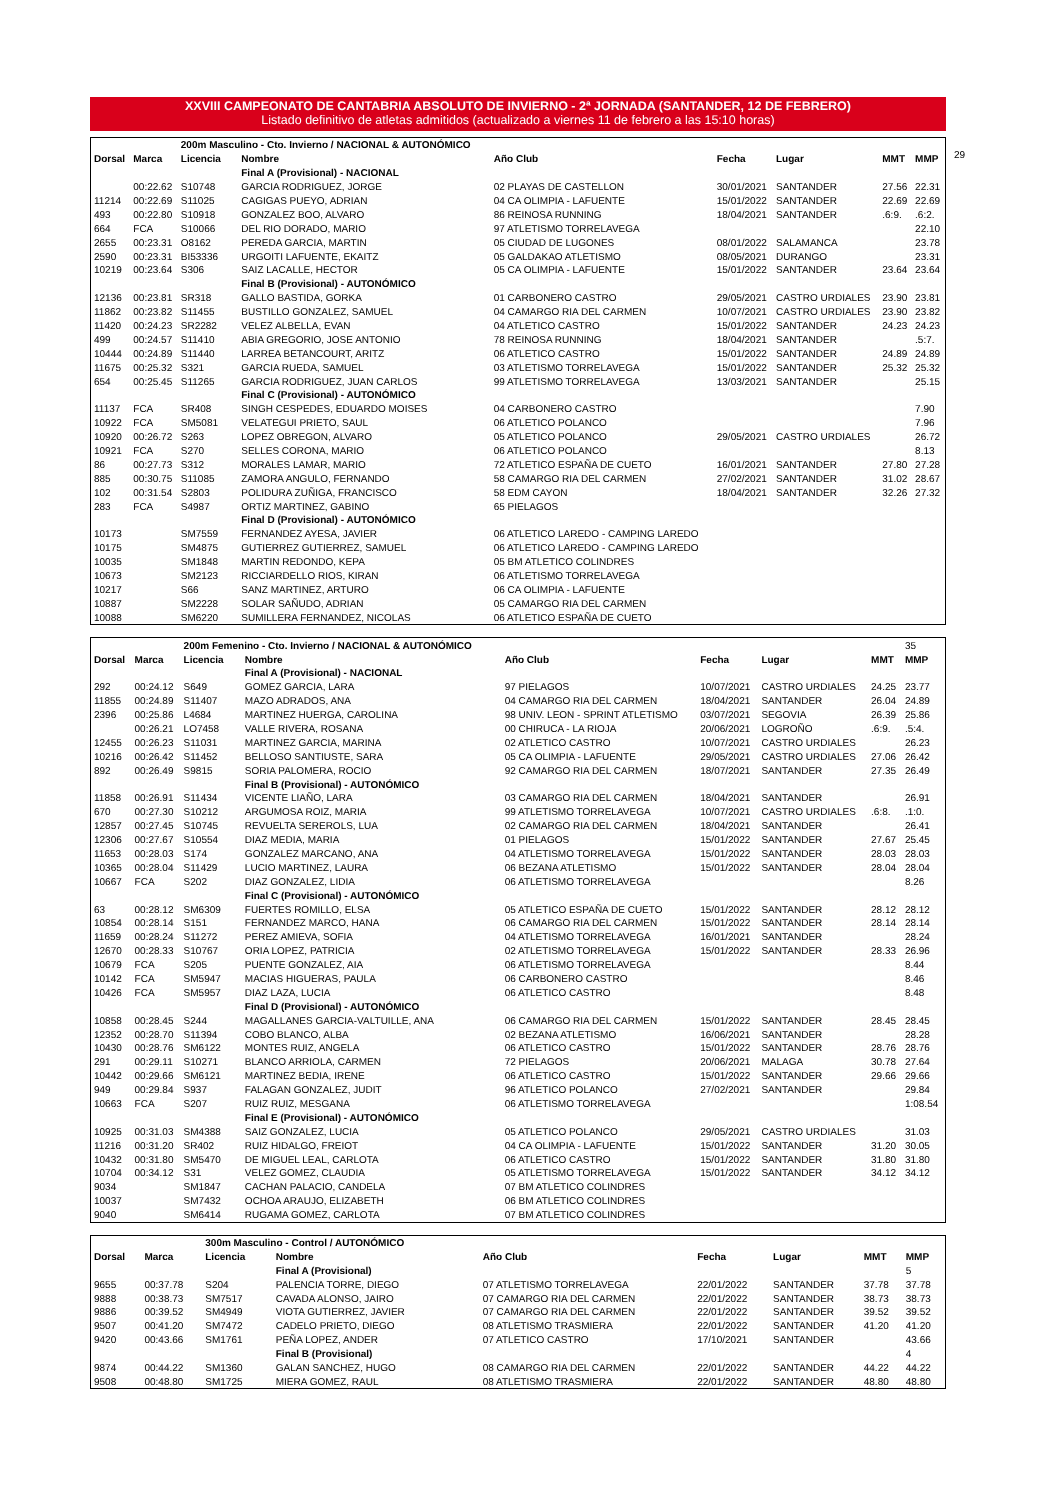XXVIII CAMPEONATO DE CANTABRIA ABSOLUTO DE INVIERNO - 2ª JORNADA (SANTANDER, 12 DE FEBRERO)
Listado definitivo de atletas admitidos (actualizado a viernes 11 de febrero a las 15:10 horas)
| | | 200m Masculino - Cto. Invierno / NACIONAL & AUTONÓMICO | | | | | | |
| Dorsal | Marca | Licencia | Nombre | Año Club | Fecha | Lugar | MMT | MMP |
| | | | Final A (Provisional) - NACIONAL | | | | | |
| | 00:22.62 | S10748 | GARCIA RODRIGUEZ, JORGE | 02 PLAYAS DE CASTELLON | 30/01/2021 | SANTANDER | 27.56 | 22.31 |
| 11214 | 00:22.69 | S11025 | CAGIGAS PUEYO, ADRIAN | 04 CA OLIMPIA - LAFUENTE | 15/01/2022 | SANTANDER | 22.69 | 22.69 |
| 493 | 00:22.80 | S10918 | GONZALEZ BOO, ALVARO | 86 REINOSA RUNNING | 18/04/2021 | SANTANDER | .6:9. | .6:2. |
| 664 | FCA | S10066 | DEL RIO DORADO, MARIO | 97 ATLETISMO TORRELAVEGA | | | | 22.10 |
| 2655 | 00:23.31 | O8162 | PEREDA GARCIA, MARTIN | 05 CIUDAD DE LUGONES | 08/01/2022 | SALAMANCA | | 23.78 |
| 2590 | 00:23.31 | BI53336 | URGOITI LAFUENTE, EKAITZ | 05 GALDAKAO ATLETISMO | 08/05/2021 | DURANGO | | 23.31 |
| 10219 | 00:23.64 | S306 | SAIZ LACALLE, HECTOR | 05 CA OLIMPIA - LAFUENTE | 15/01/2022 | SANTANDER | 23.64 | 23.64 |
| | | | Final B (Provisional) - AUTONÓMICO | | | | | |
| 12136 | 00:23.81 | SR318 | GALLO BASTIDA, GORKA | 01 CARBONERO CASTRO | 29/05/2021 | CASTRO URDIALES | 23.90 | 23.81 |
| 11862 | 00:23.82 | S11455 | BUSTILLO GONZALEZ, SAMUEL | 04 CAMARGO RIA DEL CARMEN | 10/07/2021 | CASTRO URDIALES | 23.90 | 23.82 |
| 11420 | 00:24.23 | SR2282 | VELEZ ALBELLA, EVAN | 04 ATLETICO CASTRO | 15/01/2022 | SANTANDER | 24.23 | 24.23 |
| 499 | 00:24.57 | S11410 | ABIA GREGORIO, JOSE ANTONIO | 78 REINOSA RUNNING | 18/04/2021 | SANTANDER | | .5:7. |
| 10444 | 00:24.89 | S11440 | LARREA BETANCOURT, ARITZ | 06 ATLETICO CASTRO | 15/01/2022 | SANTANDER | 24.89 | 24.89 |
| 11675 | 00:25.32 | S321 | GARCIA RUEDA, SAMUEL | 03 ATLETISMO TORRELAVEGA | 15/01/2022 | SANTANDER | 25.32 | 25.32 |
| 654 | 00:25.45 | S11265 | GARCIA RODRIGUEZ, JUAN CARLOS | 99 ATLETISMO TORRELAVEGA | 13/03/2021 | SANTANDER | | 25.15 |
| | | | Final C (Provisional) - AUTONÓMICO | | | | | |
| 11137 | FCA | SR408 | SINGH CESPEDES, EDUARDO MOISES | 04 CARBONERO CASTRO | | | | 7.90 |
| 10922 | FCA | SM5081 | VELATEGUI PRIETO, SAUL | 06 ATLETICO POLANCO | | | | 7.96 |
| 10920 | 00:26.72 | S263 | LOPEZ OBREGON, ALVARO | 05 ATLETICO POLANCO | 29/05/2021 | CASTRO URDIALES | | 26.72 |
| 10921 | FCA | S270 | SELLES CORONA, MARIO | 06 ATLETICO POLANCO | | | | 8.13 |
| 86 | 00:27.73 | S312 | MORALES LAMAR, MARIO | 72 ATLETICO ESPAÑA DE CUETO | 16/01/2021 | SANTANDER | 27.80 | 27.28 |
| 885 | 00:30.75 | S11085 | ZAMORA ANGULO, FERNANDO | 58 CAMARGO RIA DEL CARMEN | 27/02/2021 | SANTANDER | 31.02 | 28.67 |
| 102 | 00:31.54 | S2803 | POLIDURA ZUÑIGA, FRANCISCO | 58 EDM CAYON | 18/04/2021 | SANTANDER | 32.26 | 27.32 |
| 283 | FCA | S4987 | ORTIZ MARTINEZ, GABINO | 65 PIELAGOS | | | | |
| | | | Final D (Provisional) - AUTONÓMICO | | | | | |
| 10173 | | SM7559 | FERNANDEZ AYESA, JAVIER | 06 ATLETICO LAREDO - CAMPING LAREDO | | | | |
| 10175 | | SM4875 | GUTIERREZ GUTIERREZ, SAMUEL | 06 ATLETICO LAREDO - CAMPING LAREDO | | | | |
| 10035 | | SM1848 | MARTIN REDONDO, KEPA | 05 BM ATLETICO COLINDRES | | | | |
| 10673 | | SM2123 | RICCIARDELLO RIOS, KIRAN | 06 ATLETISMO TORRELAVEGA | | | | |
| 10217 | | S66 | SANZ MARTINEZ, ARTURO | 06 CA OLIMPIA - LAFUENTE | | | | |
| 10887 | | SM2228 | SOLAR SAÑUDO, ADRIAN | 05 CAMARGO RIA DEL CARMEN | | | | |
| 10088 | | SM6220 | SUMILLERA FERNANDEZ, NICOLAS | 06 ATLETICO ESPAÑA DE CUETO | | | | |
29
| | | 200m Femenino - Cto. Invierno / NACIONAL & AUTONÓMICO | | | | | | 35 |
| Dorsal | Marca | Licencia | Nombre | Año Club | Fecha | Lugar | MMT | MMP |
| | | | Final A (Provisional) - NACIONAL | | | | | |
| 292 | 00:24.12 | S649 | GOMEZ GARCIA, LARA | 97 PIELAGOS | 10/07/2021 | CASTRO URDIALES | 24.25 | 23.77 |
| 11855 | 00:24.89 | S11407 | MAZO ADRADOS, ANA | 04 CAMARGO RIA DEL CARMEN | 18/04/2021 | SANTANDER | 26.04 | 24.89 |
| 2396 | 00:25.86 | L4684 | MARTINEZ HUERGA, CAROLINA | 98 UNIV. LEON - SPRINT ATLETISMO | 03/07/2021 | SEGOVIA | 26.39 | 25.86 |
| | 00:26.21 | LO7458 | VALLE RIVERA, ROSANA | 00 CHIRUCA - LA RIOJA | 20/06/2021 | LOGROÑO | .6:9. | .5:4. |
| 12455 | 00:26.23 | S11031 | MARTINEZ GARCIA, MARINA | 02 ATLETICO CASTRO | 10/07/2021 | CASTRO URDIALES | | 26.23 |
| 10216 | 00:26.42 | S11452 | BELLOSO SANTIUSTE, SARA | 05 CA OLIMPIA - LAFUENTE | 29/05/2021 | CASTRO URDIALES | 27.06 | 26.42 |
| 892 | 00:26.49 | S9815 | SORIA PALOMERA, ROCIO | 92 CAMARGO RIA DEL CARMEN | 18/07/2021 | SANTANDER | 27.35 | 26.49 |
| | | | Final B (Provisional) - AUTONÓMICO | | | | | |
| 11858 | 00:26.91 | S11434 | VICENTE LIAÑO, LARA | 03 CAMARGO RIA DEL CARMEN | 18/04/2021 | SANTANDER | | 26.91 |
| 670 | 00:27.30 | S10212 | ARGUMOSA ROIZ, MARIA | 99 ATLETISMO TORRELAVEGA | 10/07/2021 | CASTRO URDIALES | .6:8. | .1:0. |
| 12857 | 00:27.45 | S10745 | REVUELTA SEREROLS, LUA | 02 CAMARGO RIA DEL CARMEN | 18/04/2021 | SANTANDER | | 26.41 |
| 12306 | 00:27.67 | S10554 | DIAZ MEDIA, MARIA | 01 PIELAGOS | 15/01/2022 | SANTANDER | 27.67 | 25.45 |
| 11653 | 00:28.03 | S174 | GONZALEZ MARCANO, ANA | 04 ATLETISMO TORRELAVEGA | 15/01/2022 | SANTANDER | 28.03 | 28.03 |
| 10365 | 00:28.04 | S11429 | LUCIO MARTINEZ, LAURA | 06 BEZANA ATLETISMO | 15/01/2022 | SANTANDER | 28.04 | 28.04 |
| 10667 | FCA | S202 | DIAZ GONZALEZ, LIDIA | 06 ATLETISMO TORRELAVEGA | | | | 8.26 |
| | | | Final C (Provisional) - AUTONÓMICO | | | | | |
| 63 | 00:28.12 | SM6309 | FUERTES ROMILLO, ELSA | 05 ATLETICO ESPAÑA DE CUETO | 15/01/2022 | SANTANDER | 28.12 | 28.12 |
| 10854 | 00:28.14 | S151 | FERNANDEZ MARCO, HANA | 06 CAMARGO RIA DEL CARMEN | 15/01/2022 | SANTANDER | 28.14 | 28.14 |
| 11659 | 00:28.24 | S11272 | PEREZ AMIEVA, SOFIA | 04 ATLETISMO TORRELAVEGA | 16/01/2021 | SANTANDER | | 28.24 |
| 12670 | 00:28.33 | S10767 | ORIA LOPEZ, PATRICIA | 02 ATLETISMO TORRELAVEGA | 15/01/2022 | SANTANDER | 28.33 | 26.96 |
| 10679 | FCA | S205 | PUENTE GONZALEZ, AIA | 06 ATLETISMO TORRELAVEGA | | | | 8.44 |
| 10142 | FCA | SM5947 | MACIAS HIGUERAS, PAULA | 06 CARBONERO CASTRO | | | | 8.46 |
| 10426 | FCA | SM5957 | DIAZ LAZA, LUCIA | 06 ATLETICO CASTRO | | | | 8.48 |
| | | | Final D (Provisional) - AUTONÓMICO | | | | | |
| 10858 | 00:28.45 | S244 | MAGALLANES GARCIA-VALTUILLE, ANA | 06 CAMARGO RIA DEL CARMEN | 15/01/2022 | SANTANDER | 28.45 | 28.45 |
| 12352 | 00:28.70 | S11394 | COBO BLANCO, ALBA | 02 BEZANA ATLETISMO | 16/06/2021 | SANTANDER | | 28.28 |
| 10430 | 00:28.76 | SM6122 | MONTES RUIZ, ANGELA | 06 ATLETICO CASTRO | 15/01/2022 | SANTANDER | 28.76 | 28.76 |
| 291 | 00:29.11 | S10271 | BLANCO ARRIOLA, CARMEN | 72 PIELAGOS | 20/06/2021 | MALAGA | 30.78 | 27.64 |
| 10442 | 00:29.66 | SM6121 | MARTINEZ BEDIA, IRENE | 06 ATLETICO CASTRO | 15/01/2022 | SANTANDER | 29.66 | 29.66 |
| 949 | 00:29.84 | S937 | FALAGAN GONZALEZ, JUDIT | 96 ATLETICO POLANCO | 27/02/2021 | SANTANDER | | 29.84 |
| 10663 | FCA | S207 | RUIZ RUIZ, MESGANA | 06 ATLETISMO TORRELAVEGA | | | | 1:08.54 |
| | | | Final E (Provisional) - AUTONÓMICO | | | | | |
| 10925 | 00:31.03 | SM4388 | SAIZ GONZALEZ, LUCIA | 05 ATLETICO POLANCO | 29/05/2021 | CASTRO URDIALES | | 31.03 |
| 11216 | 00:31.20 | SR402 | RUIZ HIDALGO, FREIOT | 04 CA OLIMPIA - LAFUENTE | 15/01/2022 | SANTANDER | 31.20 | 30.05 |
| 10432 | 00:31.80 | SM5470 | DE MIGUEL LEAL, CARLOTA | 06 ATLETICO CASTRO | 15/01/2022 | SANTANDER | 31.80 | 31.80 |
| 10704 | 00:34.12 | S31 | VELEZ GOMEZ, CLAUDIA | 05 ATLETISMO TORRELAVEGA | 15/01/2022 | SANTANDER | 34.12 | 34.12 |
| 9034 | | SM1847 | CACHAN PALACIO, CANDELA | 07 BM ATLETICO COLINDRES | | | | |
| 10037 | | SM7432 | OCHOA ARAUJO, ELIZABETH | 06 BM ATLETICO COLINDRES | | | | |
| 9040 | | SM6414 | RUGAMA GOMEZ, CARLOTA | 07 BM ATLETICO COLINDRES | | | | |
| | | 300m Masculino - Control / AUTONÓMICO | | | | | | |
| Dorsal | Marca | Licencia | Nombre | Año Club | Fecha | Lugar | MMT | MMP |
| | | | Final A (Provisional) | | | | | 5 |
| 9655 | 00:37.78 | S204 | PALENCIA TORRE, DIEGO | 07 ATLETISMO TORRELAVEGA | 22/01/2022 | SANTANDER | 37.78 | 37.78 |
| 9888 | 00:38.73 | SM7517 | CAVADA ALONSO, JAIRO | 07 CAMARGO RIA DEL CARMEN | 22/01/2022 | SANTANDER | 38.73 | 38.73 |
| 9886 | 00:39.52 | SM4949 | VIOTA GUTIERREZ, JAVIER | 07 CAMARGO RIA DEL CARMEN | 22/01/2022 | SANTANDER | 39.52 | 39.52 |
| 9507 | 00:41.20 | SM7472 | CADELO PRIETO, DIEGO | 08 ATLETISMO TRASMIERA | 22/01/2022 | SANTANDER | 41.20 | 41.20 |
| 9420 | 00:43.66 | SM1761 | PEÑA LOPEZ, ANDER | 07 ATLETICO CASTRO | 17/10/2021 | SANTANDER | | 43.66 |
| | | | Final B (Provisional) | | | | | 4 |
| 9874 | 00:44.22 | SM1360 | GALAN SANCHEZ, HUGO | 08 CAMARGO RIA DEL CARMEN | 22/01/2022 | SANTANDER | 44.22 | 44.22 |
| 9508 | 00:48.80 | SM1725 | MIERA GOMEZ, RAUL | 08 ATLETISMO TRASMIERA | 22/01/2022 | SANTANDER | 48.80 | 48.80 |